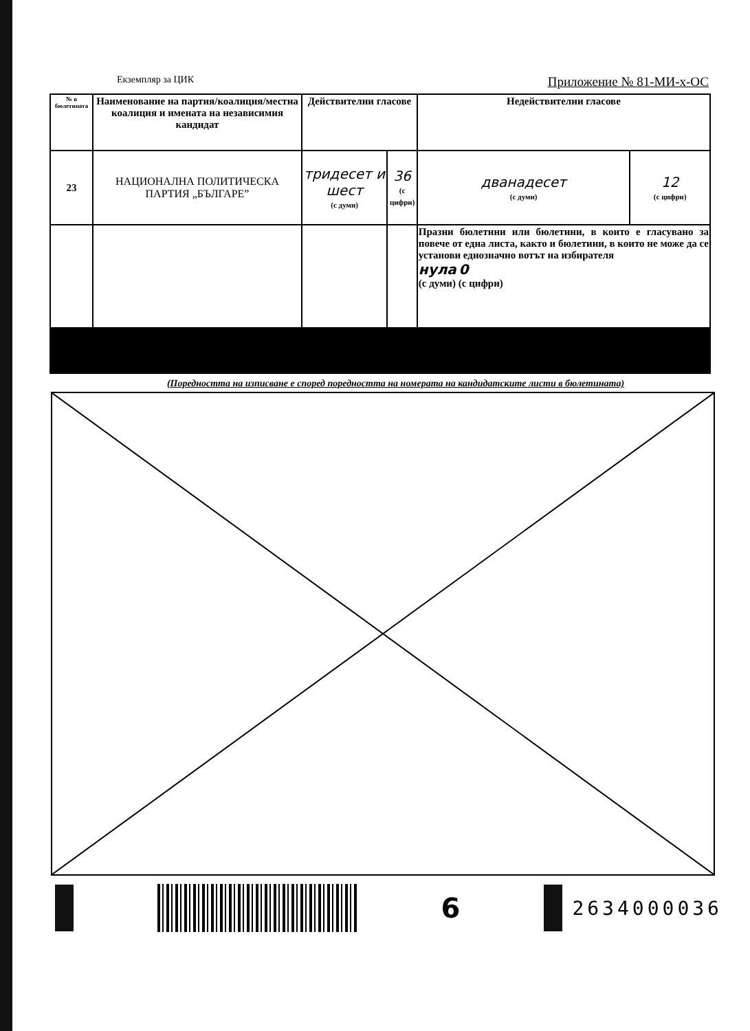Екземпляр за ЦИК Приложение № 81-МИ-х-ОС
| № в бюлетината | Наименование на партия/коалиция/местна коалиция и имената на независимия кандидат | Действителни гласове | | Недействителни гласове | |
| --- | --- | --- | --- | --- | --- |
| 23 | НАЦИОНАЛНА ПОЛИТИЧЕСКА ПАРТИЯ „БЪЛГАРЕ” | тридесет и шест (с думи) | 36 (с цифри) | дванадесет (с думи) | 12 (с цифри) |
| | | | | Празни бюлетини или бюлетини, в които е гласувано за повече от една листа, както и бюлетини, в които не може да се установи еднозначно вотът на избирателя нула 0 (с думи) (с цифри) | |
(Поредността на изписване е според поредността на номерата на кандидатските листи в бюлетината)
6
2634000036